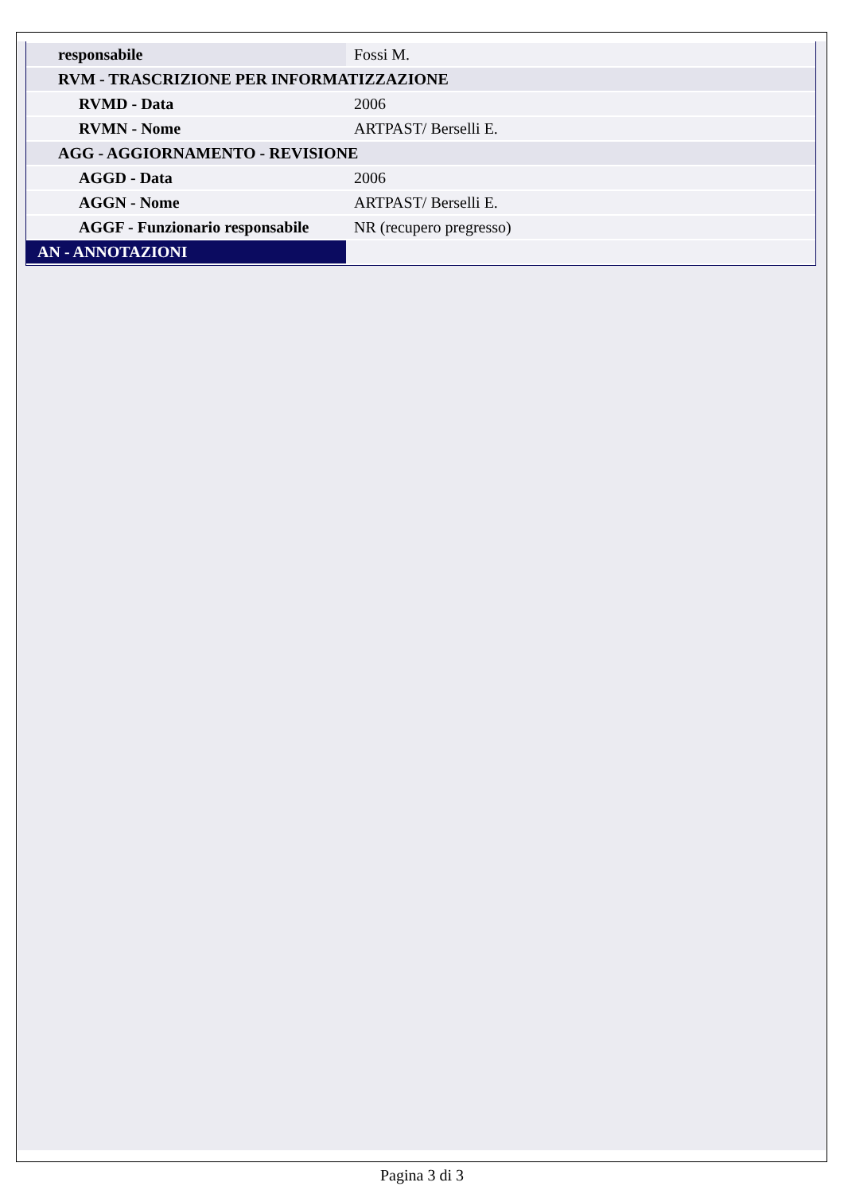| responsabile | Fossi M. |
| RVM - TRASCRIZIONE PER INFORMATIZZAZIONE | |
| RVMD - Data | 2006 |
| RVMN - Nome | ARTPAST/ Berselli E. |
| AGG - AGGIORNAMENTO - REVISIONE | |
| AGGD - Data | 2006 |
| AGGN - Nome | ARTPAST/ Berselli E. |
| AGGF - Funzionario responsabile | NR (recupero pregresso) |
| AN - ANNOTAZIONI | |
Pagina 3 di 3